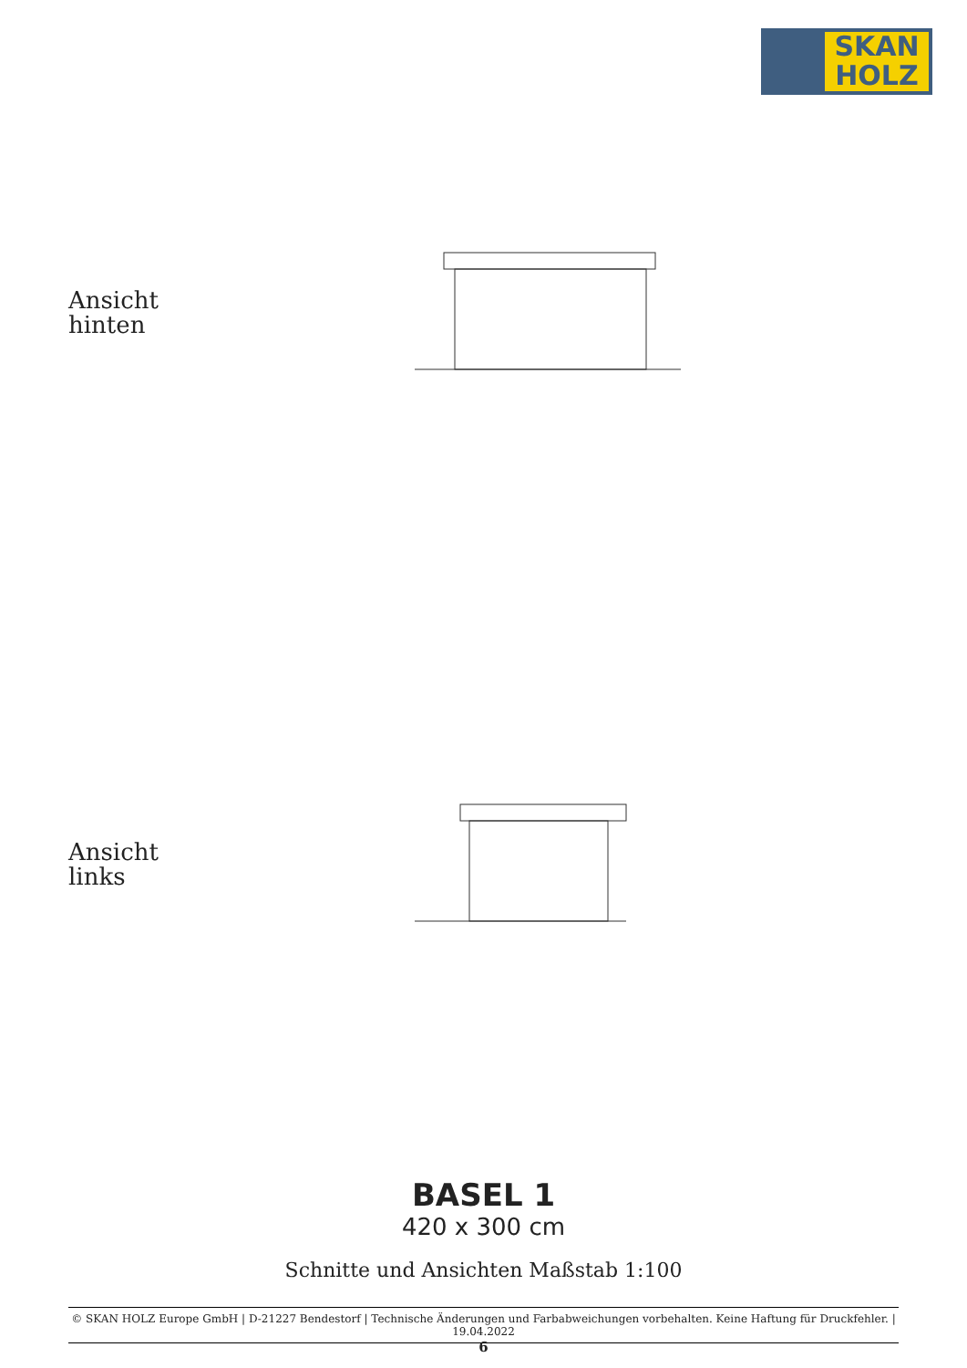SKAN
HOLZ
Ansicht
hinten
Ansicht
links
BASEL 1
420 x 300 cm
Schnitte und Ansichten Maßstab 1:100
© SKAN HOLZ Europe GmbH | D-21227 Bendestorf | Technische Änderungen und Farbabweichungen vorbehalten. Keine Haftung für Druckfehler. | 19.04.2022
6